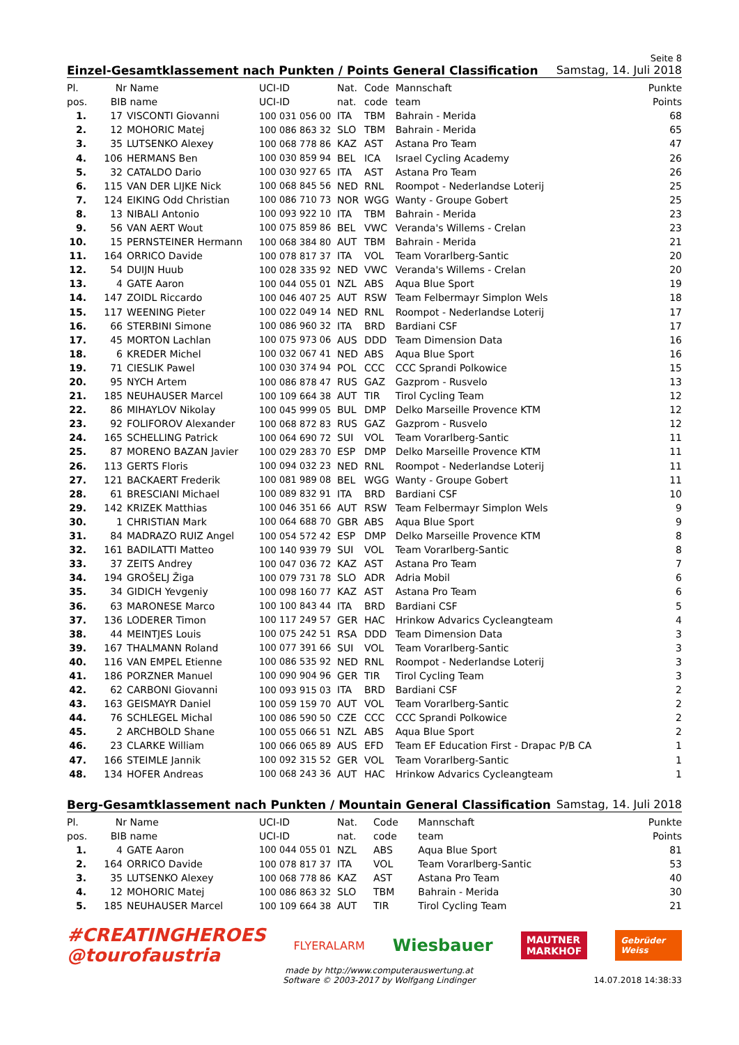Seite 8
Einzel-Gesamtklassement nach Punkten / Points General Classification Samstag, 14. Juli 2018
| Pl. | Nr | Name | UCI-ID | Nat. | Code | Mannschaft | Punkte |
| --- | --- | --- | --- | --- | --- | --- | --- |
| pos. | BIB | name | UCI-ID | nat. | code | team | Points |
| 1. | 17 | VISCONTI Giovanni | 100 031 056 00 | ITA | TBM | Bahrain - Merida | 68 |
| 2. | 12 | MOHORIC Matej | 100 086 863 32 | SLO | TBM | Bahrain - Merida | 65 |
| 3. | 35 | LUTSENKO Alexey | 100 068 778 86 | KAZ | AST | Astana Pro Team | 47 |
| 4. | 106 | HERMANS Ben | 100 030 859 94 | BEL | ICA | Israel Cycling Academy | 26 |
| 5. | 32 | CATALDO Dario | 100 030 927 65 | ITA | AST | Astana Pro Team | 26 |
| 6. | 115 | VAN DER LIJKE Nick | 100 068 845 56 | NED | RNL | Roompot - Nederlandse Loterij | 25 |
| 7. | 124 | EIKING Odd Christian | 100 086 710 73 | NOR | WGG | Wanty - Groupe Gobert | 25 |
| 8. | 13 | NIBALI Antonio | 100 093 922 10 | ITA | TBM | Bahrain - Merida | 23 |
| 9. | 56 | VAN AERT Wout | 100 075 859 86 | BEL | VWC | Veranda's Willems - Crelan | 23 |
| 10. | 15 | PERNSTEINER Hermann | 100 068 384 80 | AUT | TBM | Bahrain - Merida | 21 |
| 11. | 164 | ORRICO Davide | 100 078 817 37 | ITA | VOL | Team Vorarlberg-Santic | 20 |
| 12. | 54 | DUIJN Huub | 100 028 335 92 | NED | VWC | Veranda's Willems - Crelan | 20 |
| 13. | 4 | GATE Aaron | 100 044 055 01 | NZL | ABS | Aqua Blue Sport | 19 |
| 14. | 147 | ZOIDL Riccardo | 100 046 407 25 | AUT | RSW | Team Felbermayr Simplon Wels | 18 |
| 15. | 117 | WEENING Pieter | 100 022 049 14 | NED | RNL | Roompot - Nederlandse Loterij | 17 |
| 16. | 66 | STERBINI Simone | 100 086 960 32 | ITA | BRD | Bardiani CSF | 17 |
| 17. | 45 | MORTON Lachlan | 100 075 973 06 | AUS | DDD | Team Dimension Data | 16 |
| 18. | 6 | KREDER Michel | 100 032 067 41 | NED | ABS | Aqua Blue Sport | 16 |
| 19. | 71 | CIESLIK Pawel | 100 030 374 94 | POL | CCC | CCC Sprandi Polkowice | 15 |
| 20. | 95 | NYCH Artem | 100 086 878 47 | RUS | GAZ | Gazprom - Rusvelo | 13 |
| 21. | 185 | NEUHAUSER Marcel | 100 109 664 38 | AUT | TIR | Tirol Cycling Team | 12 |
| 22. | 86 | MIHAYLOV Nikolay | 100 045 999 05 | BUL | DMP | Delko Marseille Provence KTM | 12 |
| 23. | 92 | FOLIFOROV Alexander | 100 068 872 83 | RUS | GAZ | Gazprom - Rusvelo | 12 |
| 24. | 165 | SCHELLING Patrick | 100 064 690 72 | SUI | VOL | Team Vorarlberg-Santic | 11 |
| 25. | 87 | MORENO BAZAN Javier | 100 029 283 70 | ESP | DMP | Delko Marseille Provence KTM | 11 |
| 26. | 113 | GERTS Floris | 100 094 032 23 | NED | RNL | Roompot - Nederlandse Loterij | 11 |
| 27. | 121 | BACKAERT Frederik | 100 081 989 08 | BEL | WGG | Wanty - Groupe Gobert | 11 |
| 28. | 61 | BRESCIANI Michael | 100 089 832 91 | ITA | BRD | Bardiani CSF | 10 |
| 29. | 142 | KRIZEK Matthias | 100 046 351 66 | AUT | RSW | Team Felbermayr Simplon Wels | 9 |
| 30. | 1 | CHRISTIAN Mark | 100 064 688 70 | GBR | ABS | Aqua Blue Sport | 9 |
| 31. | 84 | MADRAZO RUIZ Angel | 100 054 572 42 | ESP | DMP | Delko Marseille Provence KTM | 8 |
| 32. | 161 | BADILATTI Matteo | 100 140 939 79 | SUI | VOL | Team Vorarlberg-Santic | 8 |
| 33. | 37 | ZEITS Andrey | 100 047 036 72 | KAZ | AST | Astana Pro Team | 7 |
| 34. | 194 | GROŠELJ Žiga | 100 079 731 78 | SLO | ADR | Adria Mobil | 6 |
| 35. | 34 | GIDICH Yevgeniy | 100 098 160 77 | KAZ | AST | Astana Pro Team | 6 |
| 36. | 63 | MARONESE Marco | 100 100 843 44 | ITA | BRD | Bardiani CSF | 5 |
| 37. | 136 | LODERER Timon | 100 117 249 57 | GER | HAC | Hrinkow Advarics Cycleangteam | 4 |
| 38. | 44 | MEINTJES Louis | 100 075 242 51 | RSA | DDD | Team Dimension Data | 3 |
| 39. | 167 | THALMANN Roland | 100 077 391 66 | SUI | VOL | Team Vorarlberg-Santic | 3 |
| 40. | 116 | VAN EMPEL Etienne | 100 086 535 92 | NED | RNL | Roompot - Nederlandse Loterij | 3 |
| 41. | 186 | PORZNER Manuel | 100 090 904 96 | GER | TIR | Tirol Cycling Team | 3 |
| 42. | 62 | CARBONI Giovanni | 100 093 915 03 | ITA | BRD | Bardiani CSF | 2 |
| 43. | 163 | GEISMAYR Daniel | 100 059 159 70 | AUT | VOL | Team Vorarlberg-Santic | 2 |
| 44. | 76 | SCHLEGEL Michal | 100 086 590 50 | CZE | CCC | CCC Sprandi Polkowice | 2 |
| 45. | 2 | ARCHBOLD Shane | 100 055 066 51 | NZL | ABS | Aqua Blue Sport | 2 |
| 46. | 23 | CLARKE William | 100 066 065 89 | AUS | EFD | Team EF Education First - Drapac P/B CA | 1 |
| 47. | 166 | STEIMLE Jannik | 100 092 315 52 | GER | VOL | Team Vorarlberg-Santic | 1 |
| 48. | 134 | HOFER Andreas | 100 068 243 36 | AUT | HAC | Hrinkow Advarics Cycleangteam | 1 |
Berg-Gesamtklassement nach Punkten / Mountain General Classification Samstag, 14. Juli 2018
| Pl. | Nr | Name | UCI-ID | Nat. | Code | Mannschaft | Punkte |
| --- | --- | --- | --- | --- | --- | --- | --- |
| pos. | BIB | name | UCI-ID | nat. | code | team | Points |
| 1. | 4 | GATE Aaron | 100 044 055 01 | NZL | ABS | Aqua Blue Sport | 81 |
| 2. | 164 | ORRICO Davide | 100 078 817 37 | ITA | VOL | Team Vorarlberg-Santic | 53 |
| 3. | 35 | LUTSENKO Alexey | 100 068 778 86 | KAZ | AST | Astana Pro Team | 40 |
| 4. | 12 | MOHORIC Matej | 100 086 863 32 | SLO | TBM | Bahrain - Merida | 30 |
| 5. | 185 | NEUHAUSER Marcel | 100 109 664 38 | AUT | TIR | Tirol Cycling Team | 21 |
#CREATINGHEROES
@tourofaustria
FLYERALARM
Wiesbauer
MAUTNER
MARKHOF
Gebrüder Weiss
made by http://www.computerauswertung.at
Software © 2003-2017 by Wolfgang Lindinger
14.07.2018 14:38:33